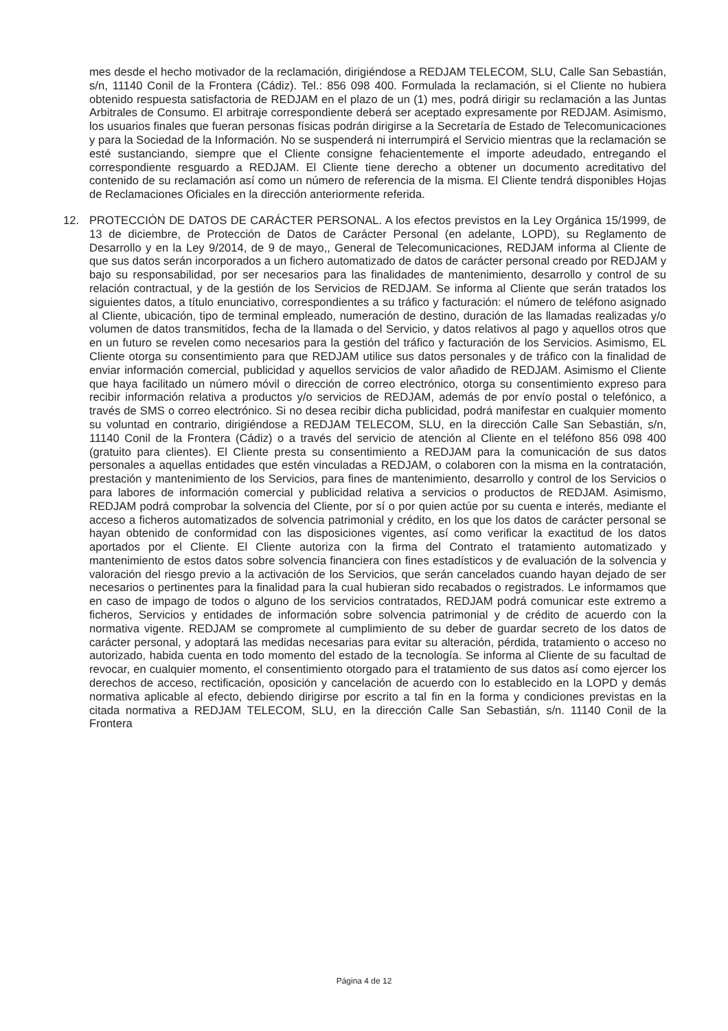mes desde el hecho motivador de la reclamación, dirigiéndose a REDJAM TELECOM, SLU, Calle San Sebastián, s/n, 11140 Conil de la Frontera (Cádiz). Tel.: 856 098 400. Formulada la reclamación, si el Cliente no hubiera obtenido respuesta satisfactoria de REDJAM en el plazo de un (1) mes, podrá dirigir su reclamación a las Juntas Arbitrales de Consumo. El arbitraje correspondiente deberá ser aceptado expresamente por REDJAM. Asimismo, los usuarios finales que fueran personas físicas podrán dirigirse a la Secretaría de Estado de Telecomunicaciones y para la Sociedad de la Información. No se suspenderá ni interrumpirá el Servicio mientras que la reclamación se esté sustanciando, siempre que el Cliente consigne fehacientemente el importe adeudado, entregando el correspondiente resguardo a REDJAM. El Cliente tiene derecho a obtener un documento acreditativo del contenido de su reclamación así como un número de referencia de la misma. El Cliente tendrá disponibles Hojas de Reclamaciones Oficiales en la dirección anteriormente referida.
12. PROTECCIÓN DE DATOS DE CARÁCTER PERSONAL. A los efectos previstos en la Ley Orgánica 15/1999, de 13 de diciembre, de Protección de Datos de Carácter Personal (en adelante, LOPD), su Reglamento de Desarrollo y en la Ley 9/2014, de 9 de mayo,, General de Telecomunicaciones, REDJAM informa al Cliente de que sus datos serán incorporados a un fichero automatizado de datos de carácter personal creado por REDJAM y bajo su responsabilidad, por ser necesarios para las finalidades de mantenimiento, desarrollo y control de su relación contractual, y de la gestión de los Servicios de REDJAM. Se informa al Cliente que serán tratados los siguientes datos, a título enunciativo, correspondientes a su tráfico y facturación: el número de teléfono asignado al Cliente, ubicación, tipo de terminal empleado, numeración de destino, duración de las llamadas realizadas y/o volumen de datos transmitidos, fecha de la llamada o del Servicio, y datos relativos al pago y aquellos otros que en un futuro se revelen como necesarios para la gestión del tráfico y facturación de los Servicios. Asimismo, EL Cliente otorga su consentimiento para que REDJAM utilice sus datos personales y de tráfico con la finalidad de enviar información comercial, publicidad y aquellos servicios de valor añadido de REDJAM. Asimismo el Cliente que haya facilitado un número móvil o dirección de correo electrónico, otorga su consentimiento expreso para recibir información relativa a productos y/o servicios de REDJAM, además de por envío postal o telefónico, a través de SMS o correo electrónico. Si no desea recibir dicha publicidad, podrá manifestar en cualquier momento su voluntad en contrario, dirigiéndose a REDJAM TELECOM, SLU, en la dirección Calle San Sebastián, s/n, 11140 Conil de la Frontera (Cádiz) o a través del servicio de atención al Cliente en el teléfono 856 098 400 (gratuito para clientes). El Cliente presta su consentimiento a REDJAM para la comunicación de sus datos personales a aquellas entidades que estén vinculadas a REDJAM, o colaboren con la misma en la contratación, prestación y mantenimiento de los Servicios, para fines de mantenimiento, desarrollo y control de los Servicios o para labores de información comercial y publicidad relativa a servicios o productos de REDJAM. Asimismo, REDJAM podrá comprobar la solvencia del Cliente, por sí o por quien actúe por su cuenta e interés, mediante el acceso a ficheros automatizados de solvencia patrimonial y crédito, en los que los datos de carácter personal se hayan obtenido de conformidad con las disposiciones vigentes, así como verificar la exactitud de los datos aportados por el Cliente. El Cliente autoriza con la firma del Contrato el tratamiento automatizado y mantenimiento de estos datos sobre solvencia financiera con fines estadísticos y de evaluación de la solvencia y valoración del riesgo previo a la activación de los Servicios, que serán cancelados cuando hayan dejado de ser necesarios o pertinentes para la finalidad para la cual hubieran sido recabados o registrados. Le informamos que en caso de impago de todos o alguno de los servicios contratados, REDJAM podrá comunicar este extremo a ficheros, Servicios y entidades de información sobre solvencia patrimonial y de crédito de acuerdo con la normativa vigente. REDJAM se compromete al cumplimiento de su deber de guardar secreto de los datos de carácter personal, y adoptará las medidas necesarias para evitar su alteración, pérdida, tratamiento o acceso no autorizado, habida cuenta en todo momento del estado de la tecnología. Se informa al Cliente de su facultad de revocar, en cualquier momento, el consentimiento otorgado para el tratamiento de sus datos así como ejercer los derechos de acceso, rectificación, oposición y cancelación de acuerdo con lo establecido en la LOPD y demás normativa aplicable al efecto, debiendo dirigirse por escrito a tal fin en la forma y condiciones previstas en la citada normativa a REDJAM TELECOM, SLU, en la dirección Calle San Sebastián, s/n. 11140 Conil de la Frontera
Página 4 de 12